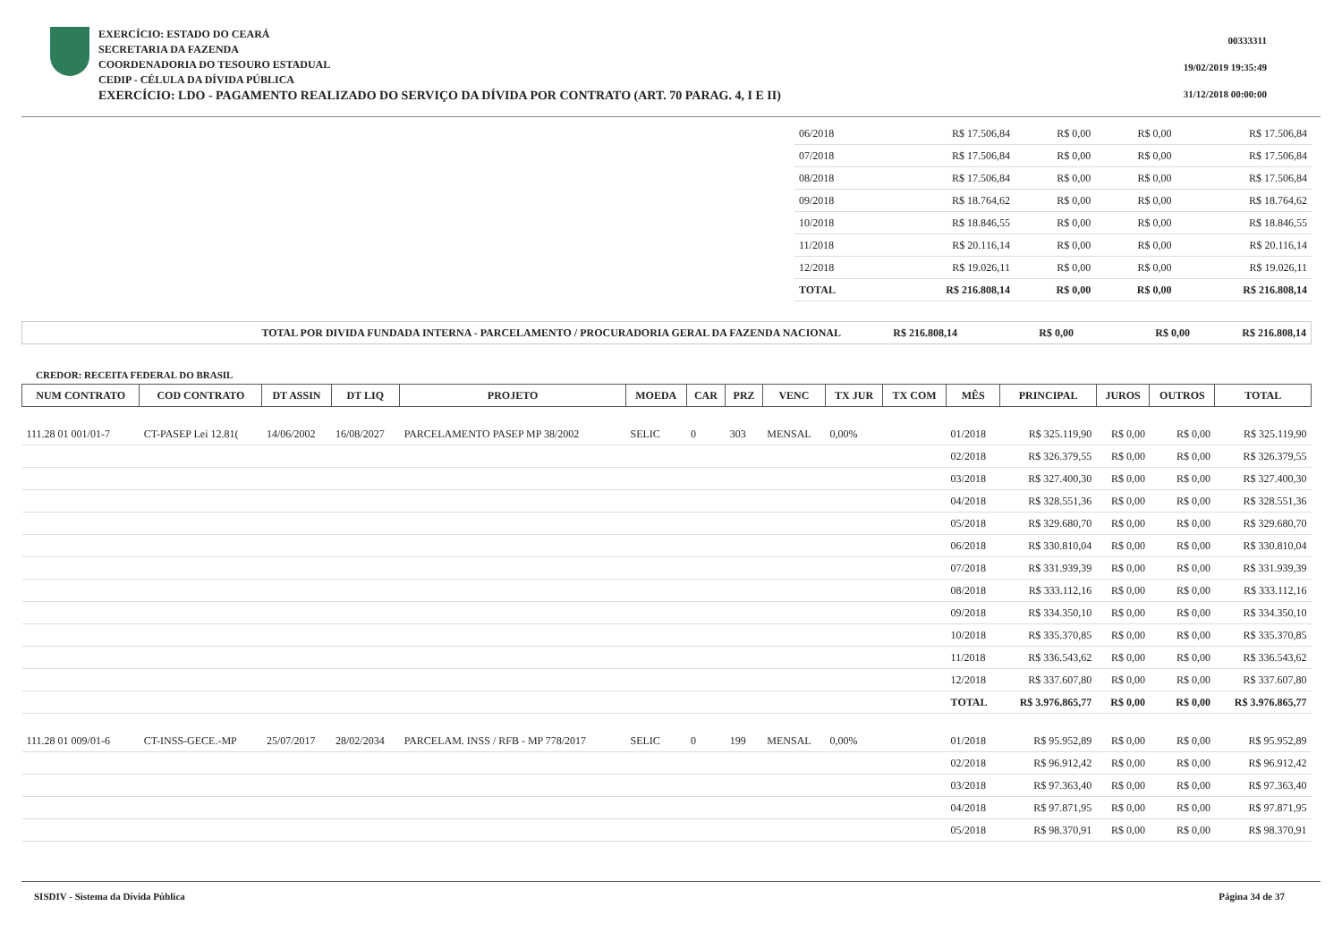EXERCÍCIO: ESTADO DO CEARÁ
SECRETARIA DA FAZENDA
COORDENADORIA DO TESOURO ESTADUAL
CEDIP - CÉLULA DA DÍVIDA PÚBLICA
EXERCÍCIO: LDO - PAGAMENTO REALIZADO DO SERVIÇO DA DÍVIDA POR CONTRATO (ART. 70 PARAG. 4, I E II)
00333311
19/02/2019 19:35:49
31/12/2018 00:00:00
| 06/2018 | R$ 17.506,84 | R$ 0,00 | R$ 0,00 | R$ 17.506,84 |
| 07/2018 | R$ 17.506,84 | R$ 0,00 | R$ 0,00 | R$ 17.506,84 |
| 08/2018 | R$ 17.506,84 | R$ 0,00 | R$ 0,00 | R$ 17.506,84 |
| 09/2018 | R$ 18.764,62 | R$ 0,00 | R$ 0,00 | R$ 18.764,62 |
| 10/2018 | R$ 18.846,55 | R$ 0,00 | R$ 0,00 | R$ 18.846,55 |
| 11/2018 | R$ 20.116,14 | R$ 0,00 | R$ 0,00 | R$ 20.116,14 |
| 12/2018 | R$ 19.026,11 | R$ 0,00 | R$ 0,00 | R$ 19.026,11 |
| TOTAL | R$ 216.808,14 | R$ 0,00 | R$ 0,00 | R$ 216.808,14 |
| TOTAL POR DIVIDA FUNDADA INTERNA - PARCELAMENTO / PROCURADORIA GERAL DA FAZENDA NACIONAL | R$ 216.808,14 | R$ 0,00 | R$ 0,00 | R$ 216.808,14 |
CREDOR: RECEITA FEDERAL DO BRASIL
| NUM CONTRATO | COD CONTRATO | DT ASSIN | DT LIQ | PROJETO | MOEDA | CAR | PRZ | VENC | TX JUR | TX COM | MÊS | PRINCIPAL | JUROS | OUTROS | TOTAL |
| --- | --- | --- | --- | --- | --- | --- | --- | --- | --- | --- | --- | --- | --- | --- | --- |
| 111.28 01 001/01-7 | CT-PASEP Lei 12.81( | 14/06/2002 | 16/08/2027 | PARCELAMENTO PASEP MP 38/2002 | SELIC | 0 | 303 | MENSAL | 0,00% | | 01/2018 | R$ 325.119,90 | R$ 0,00 | R$ 0,00 | R$ 325.119,90 |
| | | | | | | | | | | | 02/2018 | R$ 326.379,55 | R$ 0,00 | R$ 0,00 | R$ 326.379,55 |
| | | | | | | | | | | | 03/2018 | R$ 327.400,30 | R$ 0,00 | R$ 0,00 | R$ 327.400,30 |
| | | | | | | | | | | | 04/2018 | R$ 328.551,36 | R$ 0,00 | R$ 0,00 | R$ 328.551,36 |
| | | | | | | | | | | | 05/2018 | R$ 329.680,70 | R$ 0,00 | R$ 0,00 | R$ 329.680,70 |
| | | | | | | | | | | | 06/2018 | R$ 330.810,04 | R$ 0,00 | R$ 0,00 | R$ 330.810,04 |
| | | | | | | | | | | | 07/2018 | R$ 331.939,39 | R$ 0,00 | R$ 0,00 | R$ 331.939,39 |
| | | | | | | | | | | | 08/2018 | R$ 333.112,16 | R$ 0,00 | R$ 0,00 | R$ 333.112,16 |
| | | | | | | | | | | | 09/2018 | R$ 334.350,10 | R$ 0,00 | R$ 0,00 | R$ 334.350,10 |
| | | | | | | | | | | | 10/2018 | R$ 335.370,85 | R$ 0,00 | R$ 0,00 | R$ 335.370,85 |
| | | | | | | | | | | | 11/2018 | R$ 336.543,62 | R$ 0,00 | R$ 0,00 | R$ 336.543,62 |
| | | | | | | | | | | | 12/2018 | R$ 337.607,80 | R$ 0,00 | R$ 0,00 | R$ 337.607,80 |
| | | | | | | | | | | | TOTAL | R$ 3.976.865,77 | R$ 0,00 | R$ 0,00 | R$ 3.976.865,77 |
| 111.28 01 009/01-6 | CT-INSS-GECE.-MP | 25/07/2017 | 28/02/2034 | PARCELAM. INSS / RFB - MP 778/2017 | SELIC | 0 | 199 | MENSAL | 0,00% | | 01/2018 | R$ 95.952,89 | R$ 0,00 | R$ 0,00 | R$ 95.952,89 |
| | | | | | | | | | | | 02/2018 | R$ 96.912,42 | R$ 0,00 | R$ 0,00 | R$ 96.912,42 |
| | | | | | | | | | | | 03/2018 | R$ 97.363,40 | R$ 0,00 | R$ 0,00 | R$ 97.363,40 |
| | | | | | | | | | | | 04/2018 | R$ 97.871,95 | R$ 0,00 | R$ 0,00 | R$ 97.871,95 |
| | | | | | | | | | | | 05/2018 | R$ 98.370,91 | R$ 0,00 | R$ 0,00 | R$ 98.370,91 |
SISDIV - Sistema da Dívida Pública Página 34 de 37